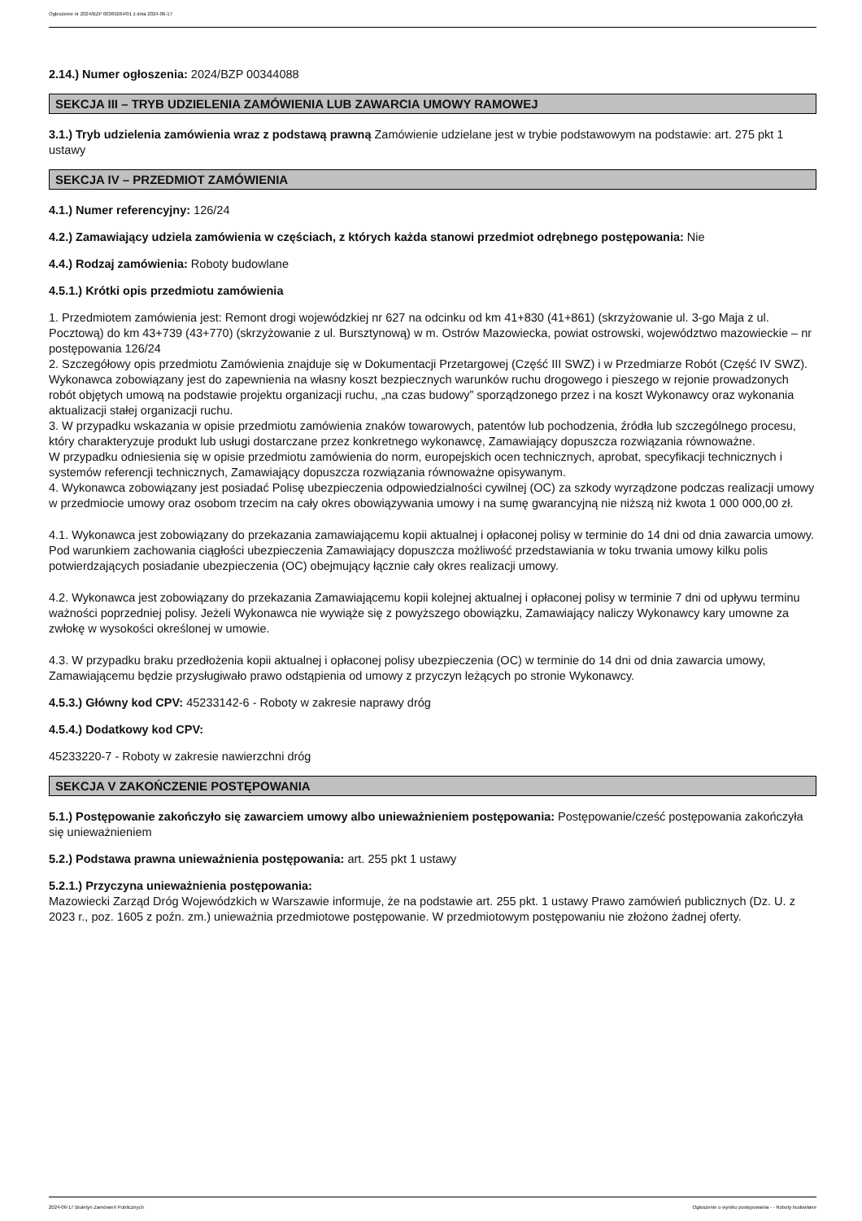Ogłoszenie nr 2024/BZP 00369264/01 z dnia 2024-06-17
2.14.) Numer ogłoszenia: 2024/BZP 00344088
SEKCJA III – TRYB UDZIELENIA ZAMÓWIENIA LUB ZAWARCIA UMOWY RAMOWEJ
3.1.) Tryb udzielenia zamówienia wraz z podstawą prawną Zamówienie udzielane jest w trybie podstawowym na podstawie: art. 275 pkt 1 ustawy
SEKCJA IV – PRZEDMIOT ZAMÓWIENIA
4.1.) Numer referencyjny: 126/24
4.2.) Zamawiający udziela zamówienia w częściach, z których każda stanowi przedmiot odrębnego postępowania: Nie
4.4.) Rodzaj zamówienia: Roboty budowlane
4.5.1.) Krótki opis przedmiotu zamówienia
1. Przedmiotem zamówienia jest: Remont drogi wojewódzkiej nr 627 na odcinku od km 41+830 (41+861) (skrzyżowanie ul. 3-go Maja z ul. Pocztową) do km 43+739 (43+770) (skrzyżowanie z ul. Bursztynową) w m. Ostrów Mazowiecka, powiat ostrowski, województwo mazowieckie – nr postępowania 126/24
2. Szczegółowy opis przedmiotu Zamówienia znajduje się w Dokumentacji Przetargowej (Część III SWZ) i w Przedmiarze Robót (Część IV SWZ). Wykonawca zobowiązany jest do zapewnienia na własny koszt bezpiecznych warunków ruchu drogowego i pieszego w rejonie prowadzonych robót objętych umową na podstawie projektu organizacji ruchu, „na czas budowy” sporządzonego przez i na koszt Wykonawcy oraz wykonania aktualizacji stałej organizacji ruchu.
3. W przypadku wskazania w opisie przedmiotu zamówienia znaków towarowych, patentów lub pochodzenia, źródła lub szczególnego procesu, który charakteryzuje produkt lub usługi dostarczane przez konkretnego wykonawcę, Zamawiający dopuszcza rozwiązania równoważne.
W przypadku odniesienia się w opisie przedmiotu zamówienia do norm, europejskich ocen technicznych, aprobat, specyfikacji technicznych i systemów referencji technicznych, Zamawiający dopuszcza rozwiązania równoważne opisywanym.
4. Wykonawca zobowiązany jest posiadać Polisę ubezpieczenia odpowiedzialności cywilnej (OC) za szkody wyrządzone podczas realizacji umowy w przedmiocie umowy oraz osobom trzecim na cały okres obowiązywania umowy i na sumę gwarancyjną nie niższą niż kwota 1 000 000,00 zł.
4.1. Wykonawca jest zobowiązany do przekazania zamawiającemu kopii aktualnej i opłaconej polisy w terminie do 14 dni od dnia zawarcia umowy. Pod warunkiem zachowania ciągłości ubezpieczenia Zamawiający dopuszcza możliwość przedstawiania w toku trwania umowy kilku polis potwierdzających posiadanie ubezpieczenia (OC) obejmujący łącznie cały okres realizacji umowy.
4.2. Wykonawca jest zobowiązany do przekazania Zamawiającemu kopii kolejnej aktualnej i opłaconej polisy w terminie 7 dni od upływu terminu ważności poprzedniej polisy. Jeżeli Wykonawca nie wywiąże się z powyższego obowiązku, Zamawiający naliczy Wykonawcy kary umowne za zwłokę w wysokości określonej w umowie.
4.3. W przypadku braku przedłożenia kopii aktualnej i opłaconej polisy ubezpieczenia (OC) w terminie do 14 dni od dnia zawarcia umowy, Zamawiającemu będzie przysługiwało prawo odstąpienia od umowy z przyczyn leżących po stronie Wykonawcy.
4.5.3.) Główny kod CPV: 45233142-6 - Roboty w zakresie naprawy dróg
4.5.4.) Dodatkowy kod CPV:
45233220-7 - Roboty w zakresie nawierzchni dróg
SEKCJA V ZAKOŃCZENIE POSTĘPOWANIA
5.1.) Postępowanie zakończyło się zawarciem umowy albo unieważnieniem postępowania: Postępowanie/cześć postępowania zakończyła się unieważnieniem
5.2.) Podstawa prawna unieważnienia postępowania: art. 255 pkt 1 ustawy
5.2.1.) Przyczyna unieważnienia postępowania:
Mazowiecki Zarząd Dróg Wojewódzkich w Warszawie informuje, że na podstawie art. 255 pkt. 1 ustawy Prawo zamówień publicznych (Dz. U. z 2023 r., poz. 1605 z poźn. zm.) unieważnia przedmiotowe postępowanie. W przedmiotowym postępowaniu nie złożono żadnej oferty.
2024-06-17 Biuletyn Zamówień Publicznych Ogłoszenie o wyniku postępowania - - Roboty budowlane